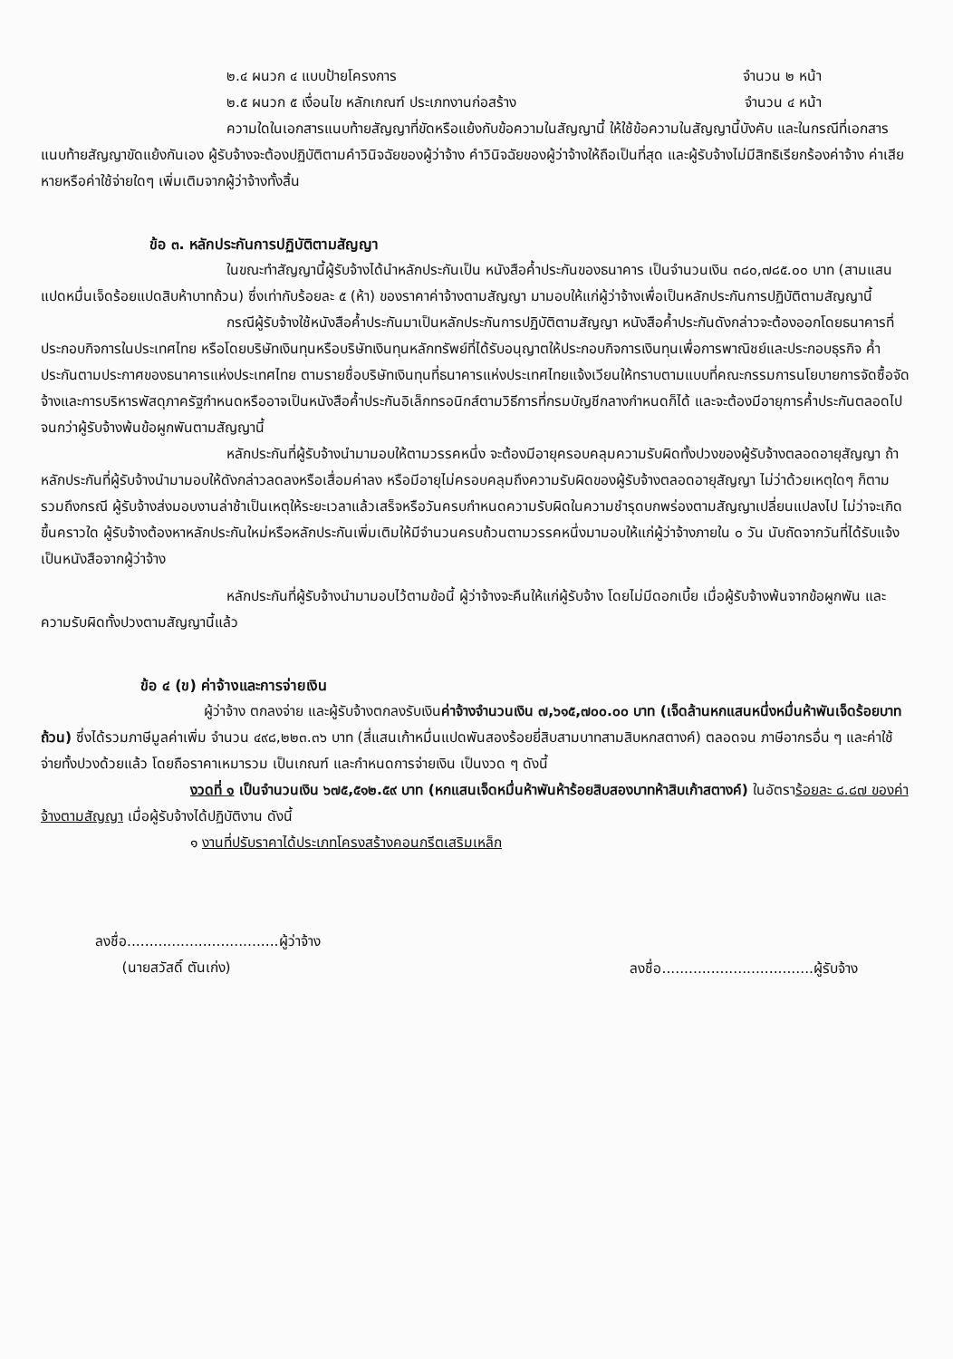๒.๔ ผนวก ๔ แบบป้ายโครงการ จำนวน ๒ หน้า
๒.๕ ผนวก ๕ เงื่อนไข หลักเกณฑ์ ประเภทงานก่อสร้าง จำนวน ๔ หน้า
ความใดในเอกสารแนบท้ายสัญญาที่ขัดหรือแย้งกับข้อความในสัญญานี้ ให้ใช้ข้อความในสัญญานี้บังคับ และในกรณีที่เอกสารแนบท้ายสัญญาขัดแย้งกันเอง ผู้รับจ้างจะต้องปฏิบัติตามคำวินิจฉัยของผู้ว่าจ้าง คำวินิจฉัยของผู้ว่าจ้างให้ถือเป็นที่สุด และผู้รับจ้างไม่มีสิทธิเรียกร้องค่าจ้าง ค่าเสียหายหรือค่าใช้จ่ายใดๆ เพิ่มเติมจากผู้ว่าจ้างทั้งสิ้น
ข้อ ๓. หลักประกันการปฏิบัติตามสัญญา
ในขณะทำสัญญานี้ผู้รับจ้างได้นำหลักประกันเป็น หนังสือค้ำประกันของธนาคาร เป็นจำนวนเงิน ๓๘๐,๗๘๕.๐๐ บาท (สามแสนแปดหมื่นเจ็ดร้อยแปดสิบห้าบาทถ้วน) ซึ่งเท่ากับร้อยละ ๕ (ห้า) ของราคาค่าจ้างตามสัญญา มามอบให้แก่ผู้ว่าจ้างเพื่อเป็นหลักประกันการปฏิบัติตามสัญญานี้
กรณีผู้รับจ้างใช้หนังสือค้ำประกันมาเป็นหลักประกันการปฏิบัติตามสัญญา หนังสือค้ำประกันดังกล่าวจะต้องออกโดยธนาคารที่ประกอบกิจการในประเทศไทย หรือโดยบริษัทเงินทุนหรือบริษัทเงินทุนหลักทรัพย์ที่ได้รับอนุญาตให้ประกอบกิจการเงินทุนเพื่อการพาณิชย์และประกอบธุรกิจ ค้ำประกันตามประกาศของธนาคารแห่งประเทศไทย ตามรายชื่อบริษัทเงินทุนที่ธนาคารแห่งประเทศไทยแจ้งเวียนให้ทราบตามแบบที่คณะกรรมการนโยบายการจัดซื้อจัดจ้างและการบริหารพัสดุภาครัฐกำหนดหรืออาจเป็นหนังสือค้ำประกันอิเล็กทรอนิกส์ตามวิธีการที่กรมบัญชีกลางกำหนดก็ได้ และจะต้องมีอายุการค้ำประกันตลอดไปจนกว่าผู้รับจ้างพ้นข้อผูกพันตามสัญญานี้
หลักประกันที่ผู้รับจ้างนำมามอบให้ตามวรรคหนึ่ง จะต้องมีอายุครอบคลุมความรับผิดทั้งปวงของผู้รับจ้างตลอดอายุสัญญา ถ้าหลักประกันที่ผู้รับจ้างนำมามอบให้ดังกล่าวลดลงหรือเสื่อมค่าลง หรือมีอายุไม่ครอบคลุมถึงความรับผิดของผู้รับจ้างตลอดอายุสัญญา ไม่ว่าด้วยเหตุใดๆ ก็ตาม รวมถึงกรณี ผู้รับจ้างส่งมอบงานล่าช้าเป็นเหตุให้ระยะเวลาแล้วเสร็จหรือวันครบกำหนดความรับผิดในความชำรุดบกพร่องตามสัญญาเปลี่ยนแปลงไป ไม่ว่าจะเกิดขึ้นคราวใด ผู้รับจ้างต้องหาหลักประกันใหม่หรือหลักประกันเพิ่มเติมให้มีจำนวนครบถ้วนตามวรรคหนึ่งมามอบให้แก่ผู้ว่าจ้างภายใน ๐ วัน นับถัดจากวันที่ได้รับแจ้งเป็นหนังสือจากผู้ว่าจ้าง
หลักประกันที่ผู้รับจ้างนำมามอบไว้ตามข้อนี้ ผู้ว่าจ้างจะคืนให้แก่ผู้รับจ้าง โดยไม่มีดอกเบี้ย เมื่อผู้รับจ้างพ้นจากข้อผูกพัน และความรับผิดทั้งปวงตามสัญญานี้แล้ว
ข้อ ๔ (ข) ค่าจ้างและการจ่ายเงิน
ผู้ว่าจ้าง ตกลงจ่าย และผู้รับจ้างตกลงรับเงินค่าจ้างจำนวนเงิน ๗,๖๑๕,๗๐๐.๐๐ บาท (เจ็ดล้านหกแสนหนึ่งหมื่นห้าพันเจ็ดร้อยบาทถ้วน) ซึ่งได้รวมภาษีมูลค่าเพิ่ม จำนวน ๔๙๘,๒๒๓.๓๖ บาท (สี่แสนเก้าหมื่นแปดพันสองร้อยยี่สิบสามบาทสามสิบหกสตางค์) ตลอดจน ภาษีอากรอื่น ๆ และค่าใช้จ่ายทั้งปวงด้วยแล้ว โดยถือราคาเหมารวม เป็นเกณฑ์ และกำหนดการจ่ายเงิน เป็นงวด ๆ ดังนี้
งวดที่ ๑ เป็นจำนวนเงิน ๖๗๕,๕๑๒.๕๙ บาท (หกแสนเจ็ดหมื่นห้าพันห้าร้อยสิบสองบาทห้าสิบเก้าสตางค์) ในอัตราร้อยละ ๘.๘๗ ของค่าจ้างตามสัญญา เมื่อผู้รับจ้างได้ปฏิบัติงาน ดังนี้
๑ งานที่ปรับราคาได้ประเภทโครงสร้างคอนกรีตเสริมเหล็ก
ลงชื่อ..................................ผู้ว่าจ้าง
(นายสวัสดิ์ ตันเก่ง)
ลงชื่อ..................................ผู้รับจ้าง